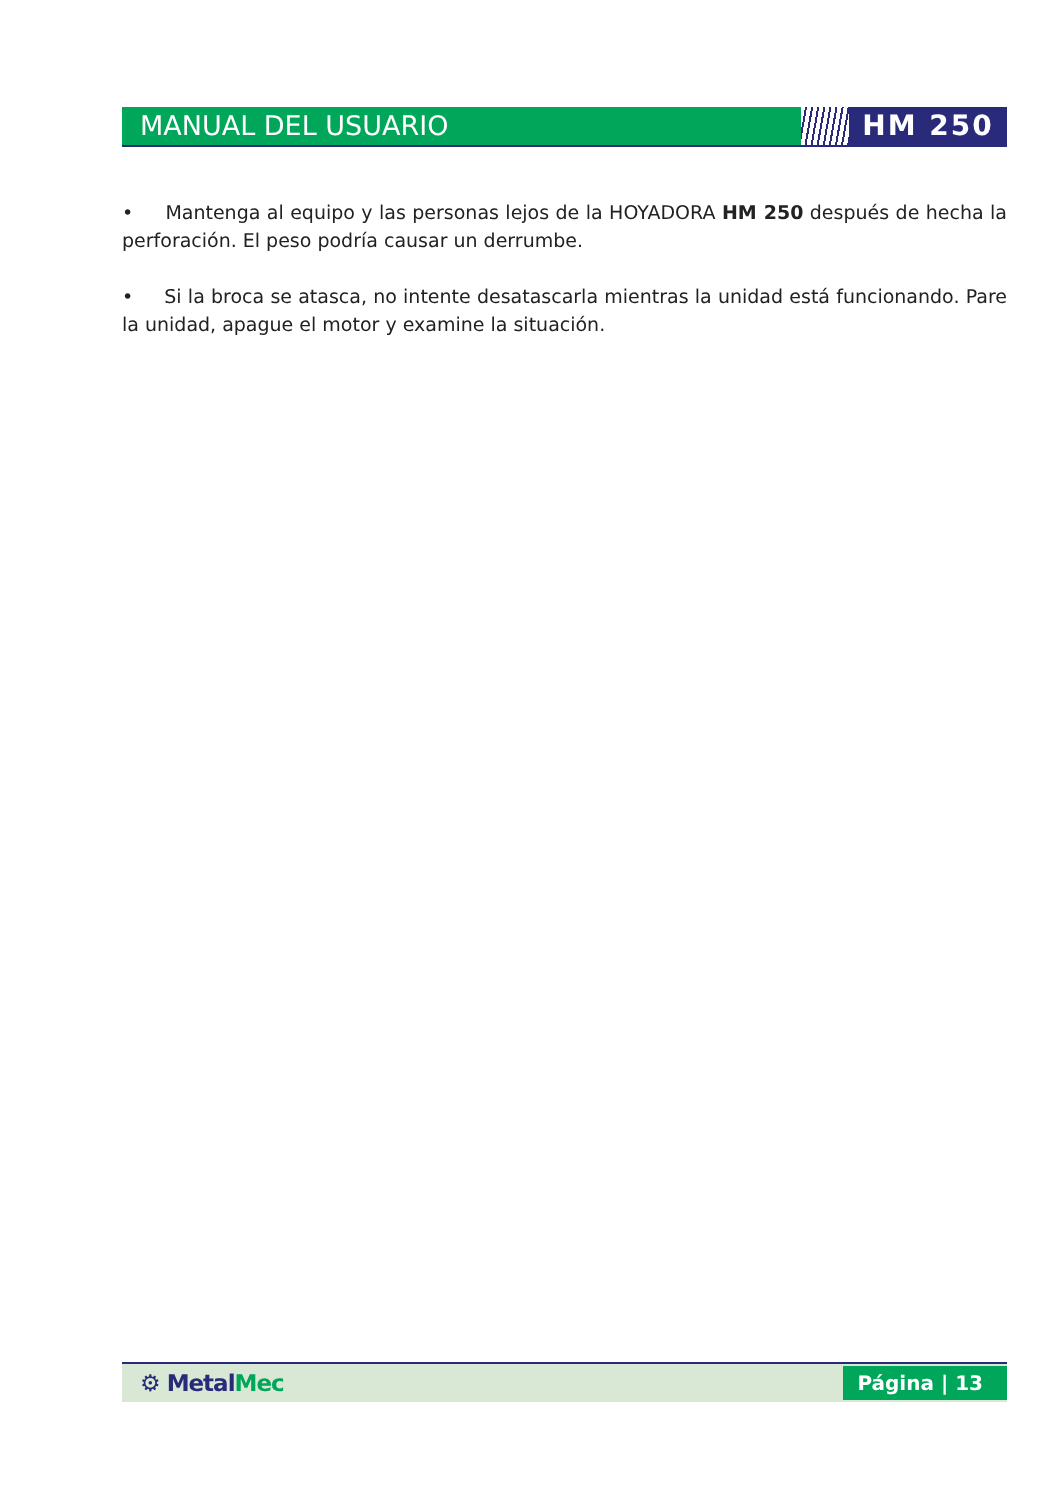MANUAL DEL USUARIO HM 250
• Mantenga al equipo y las personas lejos de la HOYADORA HM 250 después de hecha la perforación. El peso podría causar un derrumbe.
• Si la broca se atasca, no intente desatascarla mientras la unidad está funcionando. Pare la unidad, apague el motor y examine la situación.
⚙ MetalMec
Página | 13